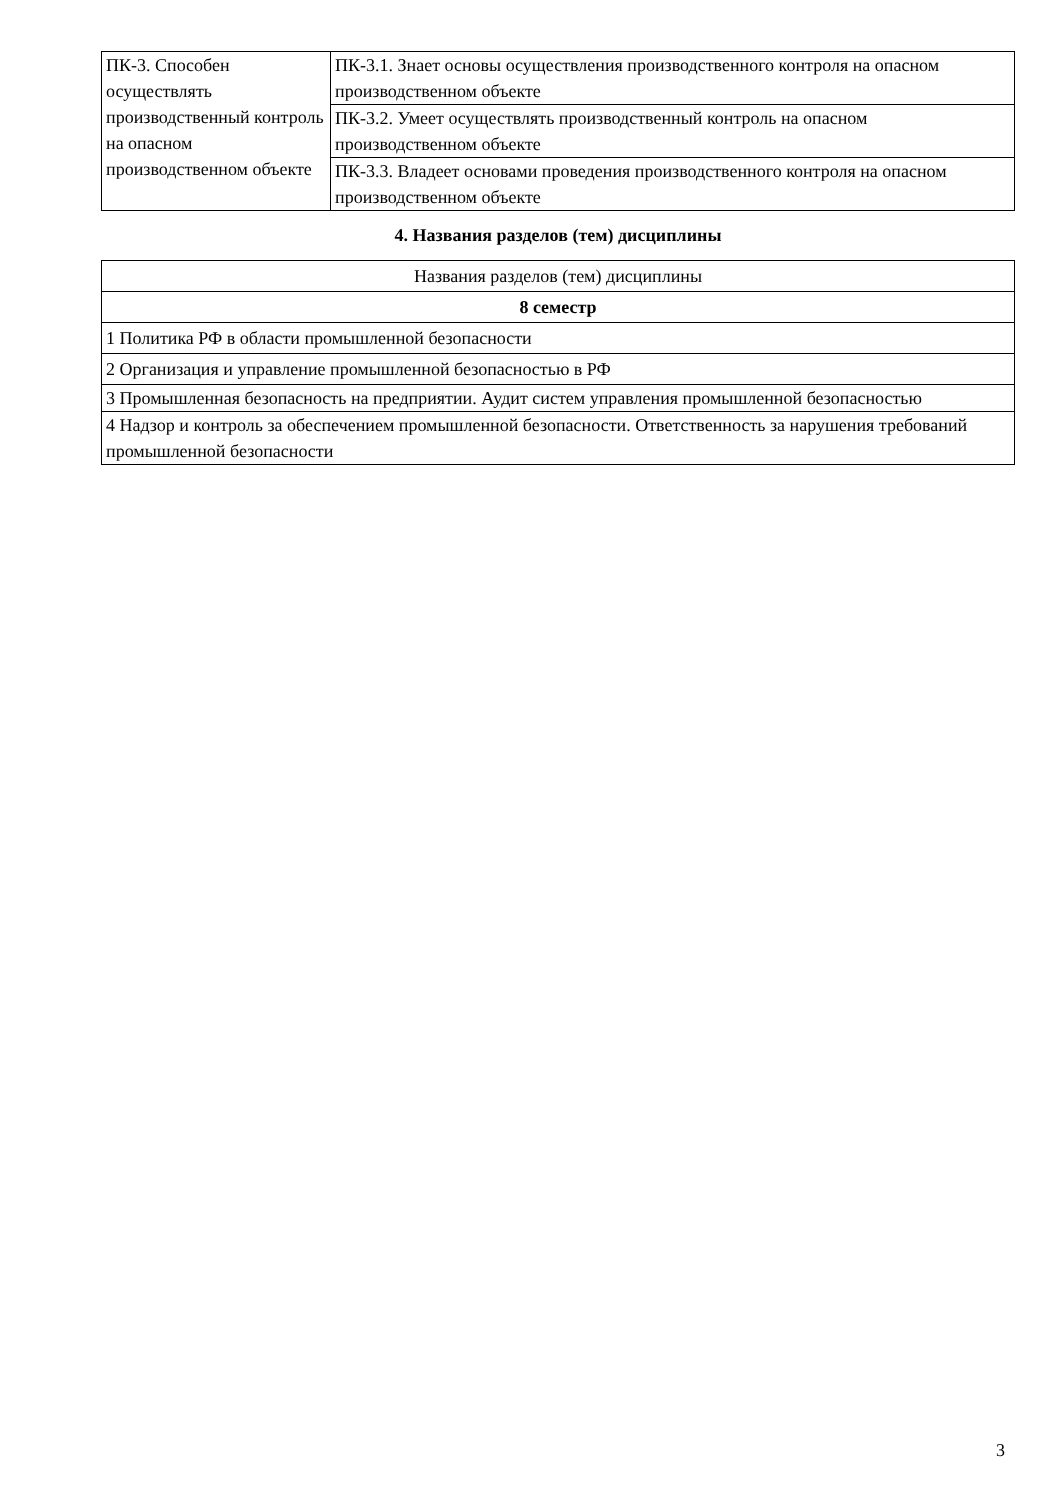| ПК-3. Способен осуществлять производственный контроль на опасном производственном объекте | ПК-3.1. Знает основы осуществления производственного контроля на опасном производственном объекте |
| | ПК-3.2. Умеет осуществлять производственный контроль на опасном производственном объекте |
| | ПК-3.3. Владеет основами проведения производственного контроля на опасном производственном объекте |
4. Названия разделов (тем) дисциплины
| Названия разделов (тем) дисциплины |
| 8 семестр |
| 1 Политика РФ в области промышленной безопасности |
| 2 Организация и управление промышленной безопасностью в РФ |
| 3 Промышленная безопасность на предприятии. Аудит систем управления промышленной безопасностью |
| 4 Надзор и контроль за обеспечением промышленной безопасности. Ответственность за нарушения требований промышленной безопасности |
3